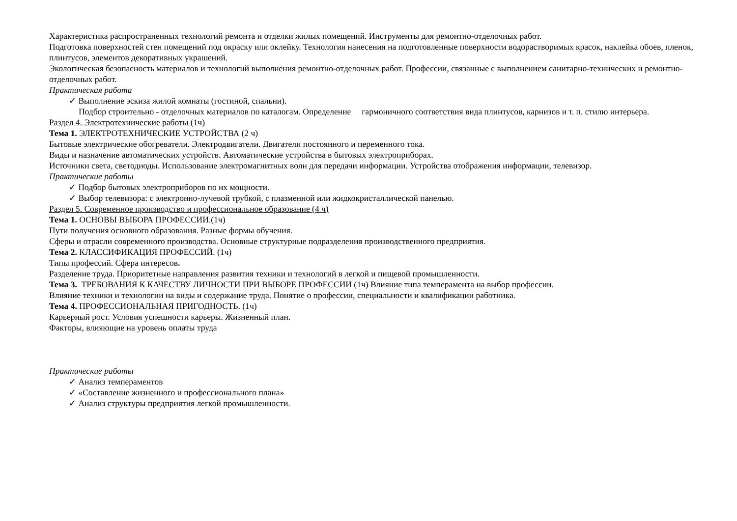Характеристика распространенных технологий ремонта и отделки жилых помещений. Инструменты для ремонтно-отделочных работ.
Подготовка поверхностей стен помещений под окраску или оклейку. Технология нанесения на подготовленные поверхности водорастворимых красок, наклейка обоев, пленок, плинтусов, элементов декоративных украшений.
Экологическая безопасность материалов и технологий выполнения ремонтно-отделочных работ. Профессии, связанные с выполнением санитарно-технических и ремонтно-отделочных работ.
Практическая работа
✓ Выполнение эскиза жилой комнаты (гостиной, спальни).
Подбор строительно - отделочных материалов по каталогам. Определение гармоничного соответствия вида плинтусов, карнизов и т. п. стилю интерьера.
Раздел 4. Электротехнические работы (1ч)
Тема 1. ЭЛЕКТРОТЕХНИЧЕСКИЕ УСТРОЙСТВА (2 ч)
Бытовые электрические обогреватели. Электродвигатели. Двигатели постоянного и переменного тока.
Виды и назначение автоматических устройств. Автоматические устройства в бытовых электроприборах.
Источники света, светодиоды. Использование электромагнитных волн для передачи информации. Устройства отображения информации, телевизор.
Практические работы
✓ Подбор бытовых электроприборов по их мощности.
✓ Выбор телевизора: с электронно-лучевой трубкой, с плазменной или жидкокристаллической панелью.
Раздел 5. Современное производство и профессиональное образование (4 ч)
Тема 1. ОСНОВЫ ВЫБОРА ПРОФЕССИИ.(1ч)
Пути получения основного образования. Разные формы обучения.
Сферы и отрасли современного производства. Основные структурные подразделения производственного предприятия.
Тема 2. КЛАССИФИКАЦИЯ ПРОФЕССИЙ. (1ч)
Типы профессий. Сфера интересов.
Разделение труда. Приоритетные направления развития техники и технологий в легкой и пищевой промышленности.
Тема 3. ТРЕБОВАНИЯ К КАЧЕСТВУ ЛИЧНОСТИ ПРИ ВЫБОРЕ ПРОФЕССИИ (1ч) Влияние типа темперамента на выбор профессии.
Влияние техники и технологии на виды и содержание труда. Понятие о профессии, специальности и квалификации работника.
Тема 4. ПРОФЕССИОНАЛЬНАЯ ПРИГОДНОСТЬ. (1ч)
Карьерный рост. Условия успешности карьеры. Жизненный план.
Факторы, влияющие на уровень оплаты труда
Практические работы
✓ Анализ темпераментов
✓ «Составление жизненного и профессионального плана»
✓ Анализ структуры предприятия легкой промышленности.